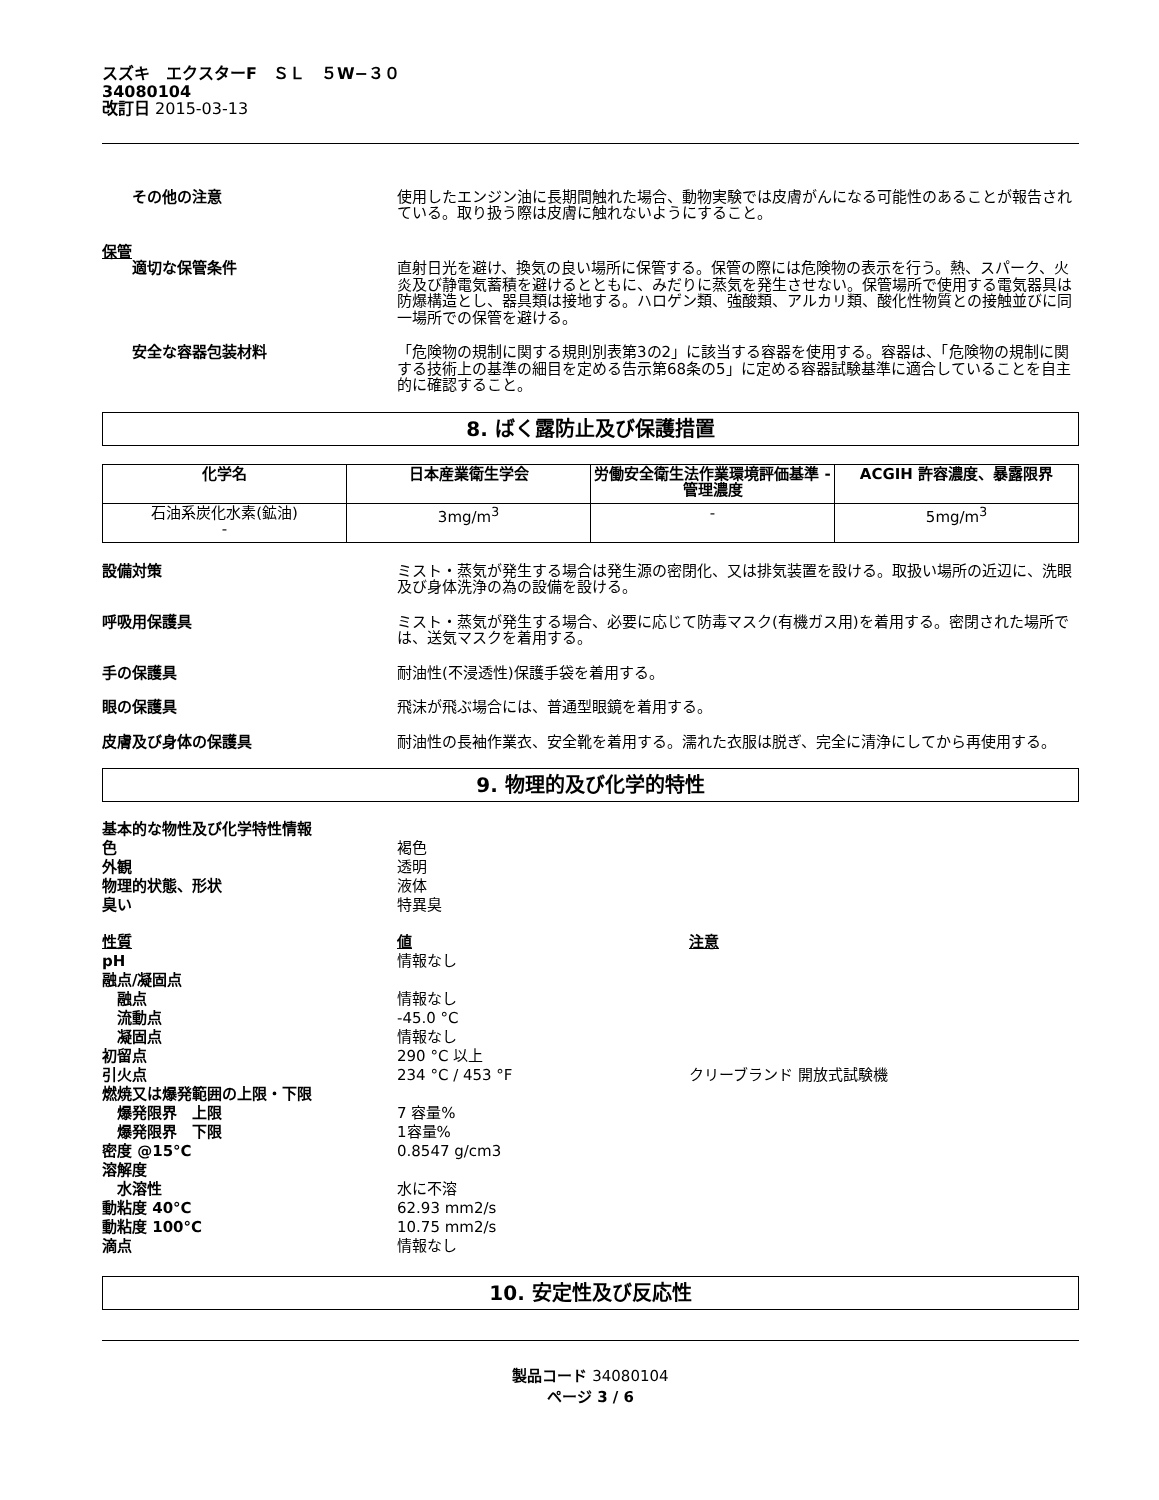スズキ　エクスターF　ＳＬ　５W−３０
34080104
改訂日 2015-03-13
その他の注意 使用したエンジン油に長期間触れた場合、動物実験では皮膚がんになる可能性のあることが報告されている。取り扱う際は皮膚に触れないようにすること。
保管
適切な保管条件 直射日光を避け、換気の良い場所に保管する。保管の際には危険物の表示を行う。熱、スパーク、火炎及び静電気蓄積を避けるとともに、みだりに蒸気を発生させない。保管場所で使用する電気器具は防爆構造とし、器具類は接地する。ハロゲン類、強酸類、アルカリ類、酸化性物質との接触並びに同一場所での保管を避ける。
安全な容器包装材料 「危険物の規制に関する規則別表第3の2」に該当する容器を使用する。容器は、「危険物の規制に関する技術上の基準の細目を定める告示第68条の5」に定める容器試験基準に適合していることを自主的に確認すること。
8. ばく露防止及び保護措置
| 化学名 | 日本産業衛生学会 | 労働安全衛生法作業環境評価基準 - 管理濃度 | ACGIH 許容濃度、暴露限界 |
| --- | --- | --- | --- |
| 石油系炭化水素(鉱油) - | 3mg/m<sup>3</sup> | - | 5mg/m<sup>3</sup> |
設備対策 ミスト・蒸気が発生する場合は発生源の密閉化、又は排気装置を設ける。取扱い場所の近辺に、洗眼及び身体洗浄の為の設備を設ける。
呼吸用保護具 ミスト・蒸気が発生する場合、必要に応じて防毒マスク(有機ガス用)を着用する。密閉された場所では、送気マスクを着用する。
手の保護具 耐油性(不浸透性)保護手袋を着用する。
眼の保護具 飛沫が飛ぶ場合には、普通型眼鏡を着用する。
皮膚及び身体の保護具 耐油性の長袖作業衣、安全靴を着用する。濡れた衣服は脱ぎ、完全に清浄にしてから再使用する。
9. 物理的及び化学的特性
基本的な物性及び化学特性情報
色 褐色
外観 透明
物理的状態、形状 液体
臭い 特異臭
性質 値 注意
pH 情報なし
融点/凝固点
　融点 情報なし
　流動点 -45.0 °C
　凝固点 情報なし
初留点 290 °C 以上
引火点 234 °C / 453 °F クリーブランド 開放式試験機
燃焼又は爆発範囲の上限・下限
　爆発限界　上限 7 容量%
　爆発限界　下限 1容量%
密度 @15°C 0.8547 g/cm3
溶解度
　水溶性 水に不溶
動粘度 40°C 62.93 mm2/s
動粘度 100°C 10.75 mm2/s
滴点 情報なし
10. 安定性及び反応性
製品コード 34080104
ページ 3 / 6